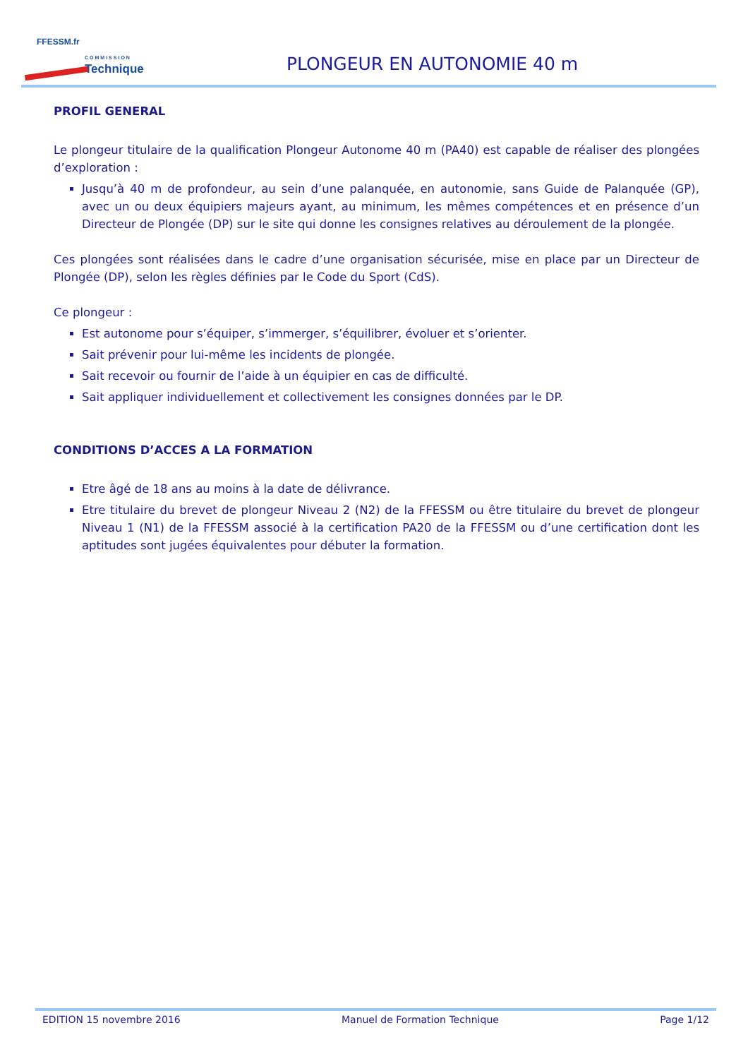FFESSM.fr
COMMISSION
Technique
PLONGEUR EN AUTONOMIE 40 m
PROFIL GENERAL
Le plongeur titulaire de la qualification Plongeur Autonome 40 m (PA40) est capable de réaliser des plongées d’exploration :
Jusqu’à 40 m de profondeur, au sein d’une palanquée, en autonomie, sans Guide de Palanquée (GP), avec un ou deux équipiers majeurs ayant, au minimum, les mêmes compétences et en présence d’un Directeur de Plongée (DP) sur le site qui donne les consignes relatives au déroulement de la plongée.
Ces plongées sont réalisées dans le cadre d’une organisation sécurisée, mise en place par un Directeur de Plongée (DP), selon les règles définies par le Code du Sport (CdS).
Ce plongeur :
Est autonome pour s’équiper, s’immerger, s’équilibrer, évoluer et s’orienter.
Sait prévenir pour lui-même les incidents de plongée.
Sait recevoir ou fournir de l’aide à un équipier en cas de difficulté.
Sait appliquer individuellement et collectivement les consignes données par le DP.
CONDITIONS D’ACCES A LA FORMATION
Etre âgé de 18 ans au moins à la date de délivrance.
Etre titulaire du brevet de plongeur Niveau 2 (N2) de la FFESSM ou être titulaire du brevet de plongeur Niveau 1 (N1) de la FFESSM associé à la certification PA20 de la FFESSM ou d’une certification dont les aptitudes sont jugées équivalentes pour débuter la formation.
EDITION 15 novembre 2016 Manuel de Formation Technique Page 1/12